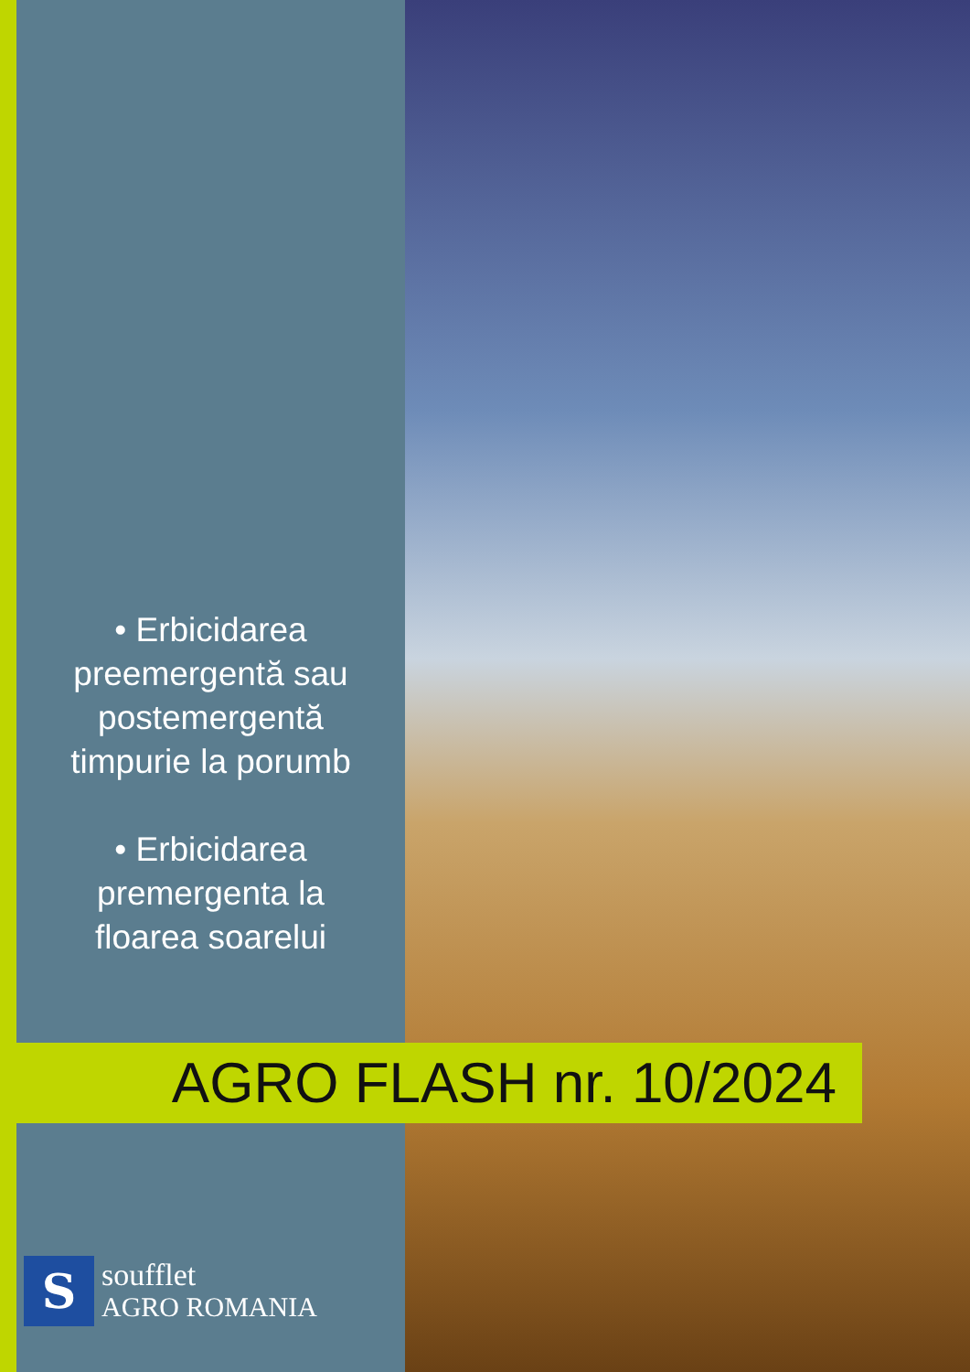• Erbicidarea
preemergentă sau
postemergentă
timpurie la porumb
• Erbicidarea
premergenta la
floarea soarelui
AGRO FLASH nr. 10/2024
S
soufflet
AGRO ROMANIA